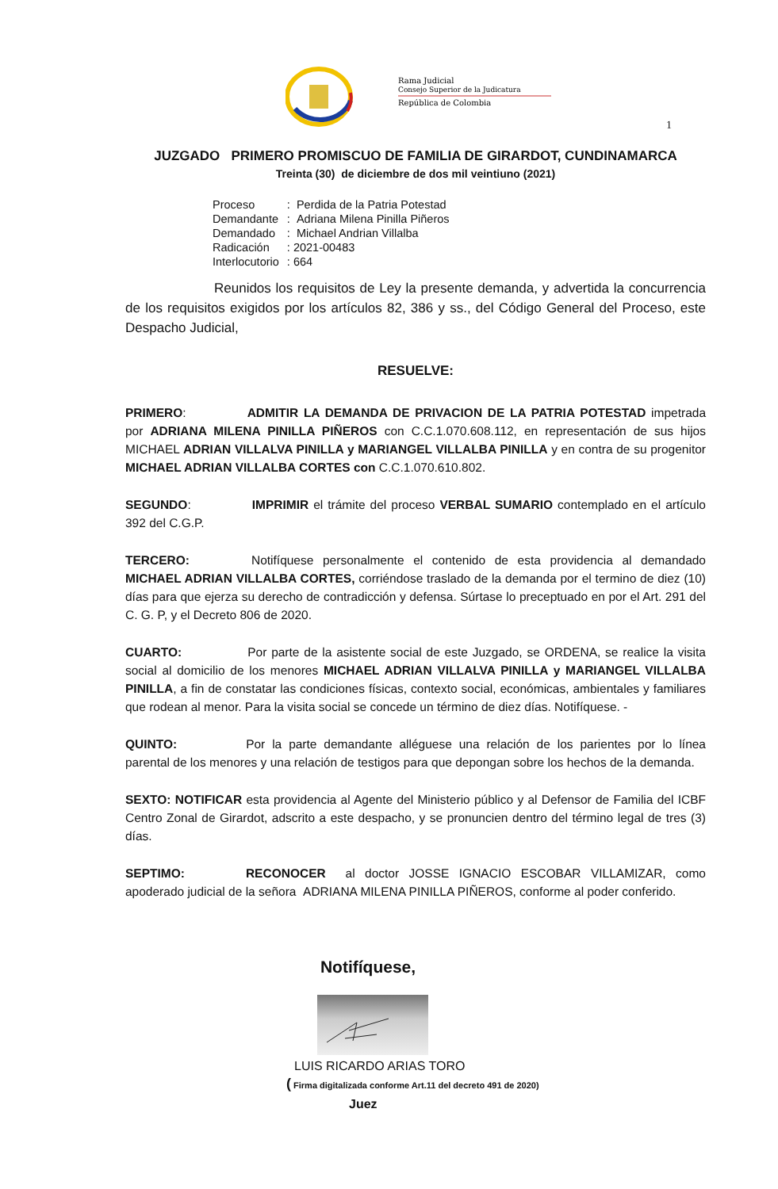Rama Judicial
Consejo Superior de la Judicatura
República de Colombia
1
JUZGADO PRIMERO PROMISCUO DE FAMILIA DE GIRARDOT, CUNDINAMARCA
Treinta (30) de diciembre de dos mil veintiuno (2021)
| Proceso | : Perdida de la Patria Potestad |
| Demandante | : Adriana Milena Pinilla Piñeros |
| Demandado | : Michael Andrian Villalba |
| Radicación | : 2021-00483 |
| Interlocutorio | : 664 |
Reunidos los requisitos de Ley la presente demanda, y advertida la concurrencia de los requisitos exigidos por los artículos 82, 386 y ss., del Código General del Proceso, este Despacho Judicial,
RESUELVE:
PRIMERO: ADMITIR LA DEMANDA DE PRIVACION DE LA PATRIA POTESTAD impetrada por ADRIANA MILENA PINILLA PIÑEROS con C.C.1.070.608.112, en representación de sus hijos MICHAEL ADRIAN VILLALVA PINILLA y MARIANGEL VILLALBA PINILLA y en contra de su progenitor MICHAEL ADRIAN VILLALBA CORTES con C.C.1.070.610.802.
SEGUNDO: IMPRIMIR el trámite del proceso VERBAL SUMARIO contemplado en el artículo 392 del C.G.P.
TERCERO: Notifíquese personalmente el contenido de esta providencia al demandado MICHAEL ADRIAN VILLALBA CORTES, corriéndose traslado de la demanda por el termino de diez (10) días para que ejerza su derecho de contradicción y defensa. Súrtase lo preceptuado en por el Art. 291 del C. G. P, y el Decreto 806 de 2020.
CUARTO: Por parte de la asistente social de este Juzgado, se ORDENA, se realice la visita social al domicilio de los menores MICHAEL ADRIAN VILLALVA PINILLA y MARIANGEL VILLALBA PINILLA, a fin de constatar las condiciones físicas, contexto social, económicas, ambientales y familiares que rodean al menor. Para la visita social se concede un término de diez días. Notifíquese. -
QUINTO: Por la parte demandante alléguese una relación de los parientes por lo línea parental de los menores y una relación de testigos para que depongan sobre los hechos de la demanda.
SEXTO: NOTIFICAR esta providencia al Agente del Ministerio público y al Defensor de Familia del ICBF Centro Zonal de Girardot, adscrito a este despacho, y se pronuncien dentro del término legal de tres (3) días.
SEPTIMO: RECONOCER al doctor JOSSE IGNACIO ESCOBAR VILLAMIZAR, como apoderado judicial de la señora ADRIANA MILENA PINILLA PIÑEROS, conforme al poder conferido.
Notifíquese,
LUIS RICARDO ARIAS TORO
( Firma digitalizada conforme Art.11 del decreto 491 de 2020)
Juez